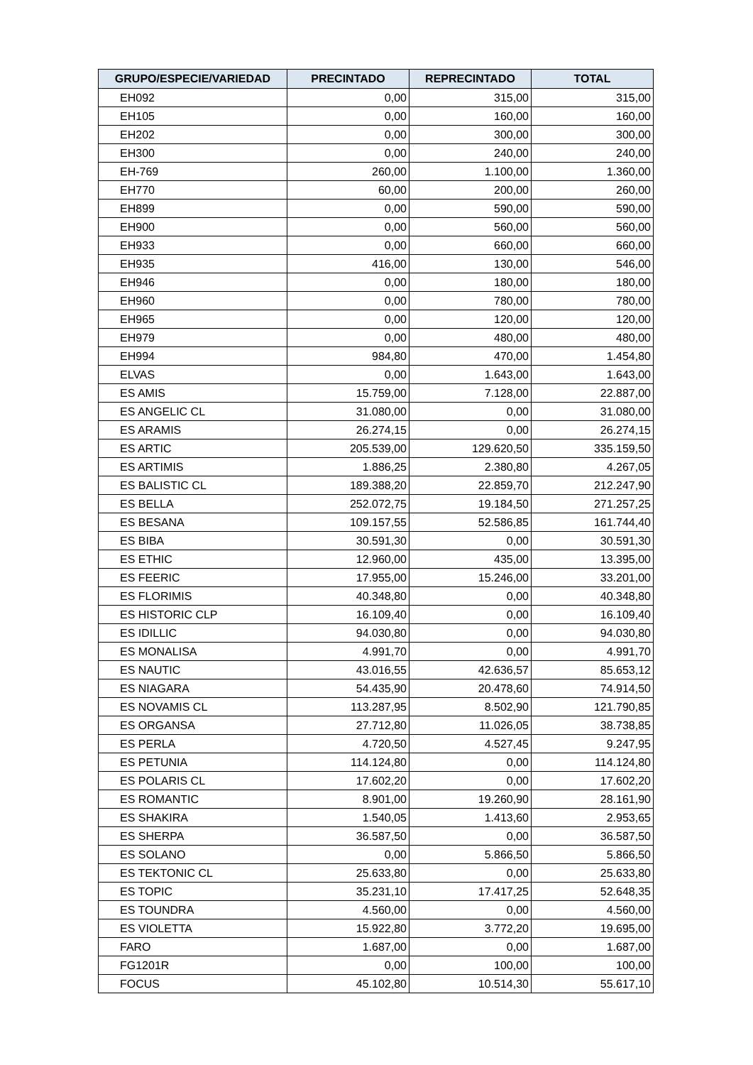| GRUPO/ESPECIE/VARIEDAD | PRECINTADO | REPRECINTADO | TOTAL |
| --- | --- | --- | --- |
| EH092 | 0,00 | 315,00 | 315,00 |
| EH105 | 0,00 | 160,00 | 160,00 |
| EH202 | 0,00 | 300,00 | 300,00 |
| EH300 | 0,00 | 240,00 | 240,00 |
| EH-769 | 260,00 | 1.100,00 | 1.360,00 |
| EH770 | 60,00 | 200,00 | 260,00 |
| EH899 | 0,00 | 590,00 | 590,00 |
| EH900 | 0,00 | 560,00 | 560,00 |
| EH933 | 0,00 | 660,00 | 660,00 |
| EH935 | 416,00 | 130,00 | 546,00 |
| EH946 | 0,00 | 180,00 | 180,00 |
| EH960 | 0,00 | 780,00 | 780,00 |
| EH965 | 0,00 | 120,00 | 120,00 |
| EH979 | 0,00 | 480,00 | 480,00 |
| EH994 | 984,80 | 470,00 | 1.454,80 |
| ELVAS | 0,00 | 1.643,00 | 1.643,00 |
| ES AMIS | 15.759,00 | 7.128,00 | 22.887,00 |
| ES ANGELIC CL | 31.080,00 | 0,00 | 31.080,00 |
| ES ARAMIS | 26.274,15 | 0,00 | 26.274,15 |
| ES ARTIC | 205.539,00 | 129.620,50 | 335.159,50 |
| ES ARTIMIS | 1.886,25 | 2.380,80 | 4.267,05 |
| ES BALISTIC CL | 189.388,20 | 22.859,70 | 212.247,90 |
| ES BELLA | 252.072,75 | 19.184,50 | 271.257,25 |
| ES BESANA | 109.157,55 | 52.586,85 | 161.744,40 |
| ES BIBA | 30.591,30 | 0,00 | 30.591,30 |
| ES ETHIC | 12.960,00 | 435,00 | 13.395,00 |
| ES FEERIC | 17.955,00 | 15.246,00 | 33.201,00 |
| ES FLORIMIS | 40.348,80 | 0,00 | 40.348,80 |
| ES HISTORIC CLP | 16.109,40 | 0,00 | 16.109,40 |
| ES IDILLIC | 94.030,80 | 0,00 | 94.030,80 |
| ES MONALISA | 4.991,70 | 0,00 | 4.991,70 |
| ES NAUTIC | 43.016,55 | 42.636,57 | 85.653,12 |
| ES NIAGARA | 54.435,90 | 20.478,60 | 74.914,50 |
| ES NOVAMIS CL | 113.287,95 | 8.502,90 | 121.790,85 |
| ES ORGANSA | 27.712,80 | 11.026,05 | 38.738,85 |
| ES PERLA | 4.720,50 | 4.527,45 | 9.247,95 |
| ES PETUNIA | 114.124,80 | 0,00 | 114.124,80 |
| ES POLARIS CL | 17.602,20 | 0,00 | 17.602,20 |
| ES ROMANTIC | 8.901,00 | 19.260,90 | 28.161,90 |
| ES SHAKIRA | 1.540,05 | 1.413,60 | 2.953,65 |
| ES SHERPA | 36.587,50 | 0,00 | 36.587,50 |
| ES SOLANO | 0,00 | 5.866,50 | 5.866,50 |
| ES TEKTONIC CL | 25.633,80 | 0,00 | 25.633,80 |
| ES TOPIC | 35.231,10 | 17.417,25 | 52.648,35 |
| ES TOUNDRA | 4.560,00 | 0,00 | 4.560,00 |
| ES VIOLETTA | 15.922,80 | 3.772,20 | 19.695,00 |
| FARO | 1.687,00 | 0,00 | 1.687,00 |
| FG1201R | 0,00 | 100,00 | 100,00 |
| FOCUS | 45.102,80 | 10.514,30 | 55.617,10 |